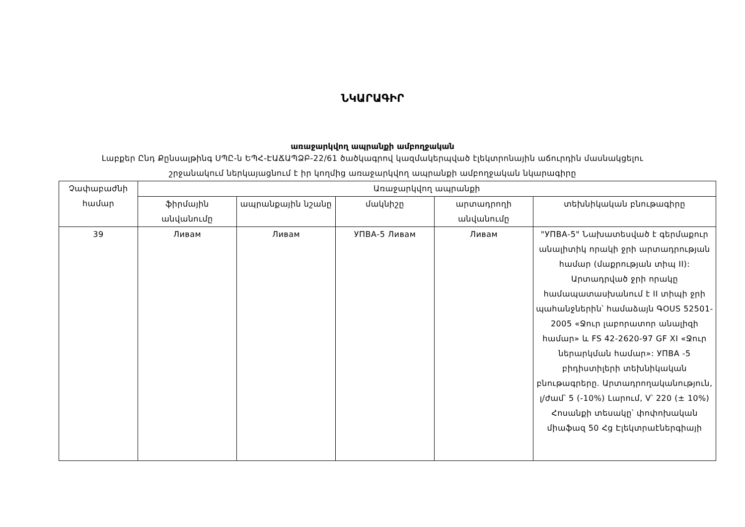ՆԿԱՐԱԳԻՐ
առաջարկվող ապրանքի ամբողջական
Լաբքեր Ընդ Քընսալթինգ ՍՊԸ-ն ԵՊՀ-ԷԱՃԱՊՁԲ-22/61 ծածկագրով կազմակերպված էլեկտրոնային աճուրդին մասնակցելու շրջանակում ներկայացնում է իր կողմից առաջարկվող ապրանքի ամբողջական նկարագիրը
| Չափաբաժնի համար | Առաջարկվող ապրանքի | | | | |
| --- | --- | --- | --- | --- | --- |
| | ֆիրմային անվանումը | ապրանքային նշանը | մակնիշը | արտադրողի անվանումը | տեխնիկական բնութագիրը |
| 39 | Ливам | Ливам | УПВА-5 Ливам | Ливам | "УПВА-5" Նախատեսված է գերմաքուր անալիտիկ որակի ջրի արտադրության համար (մաքրության տիպ II): Արտադրված ջրի որակը համապատասխանում է II տիպի ջրի պահանջներին՝ համաձայն ԳOUS 52501-2005 «Ջուր լաբորատոր անալիզի համար» և FS 42-2620-97 GF XI «Ջուր ներարկման համար»: УПВА -5 բիդիստիլերի տեխնիկական բնութագրերը. Արտադրողականություն, լ/ժամ՝ 5 (-10%) Լարում, V՝ 220 (± 10%) Հոսանքի տեսակը՝ փոփոխական միաֆազ 50 Հց Էլեկտրաէներգիայի |